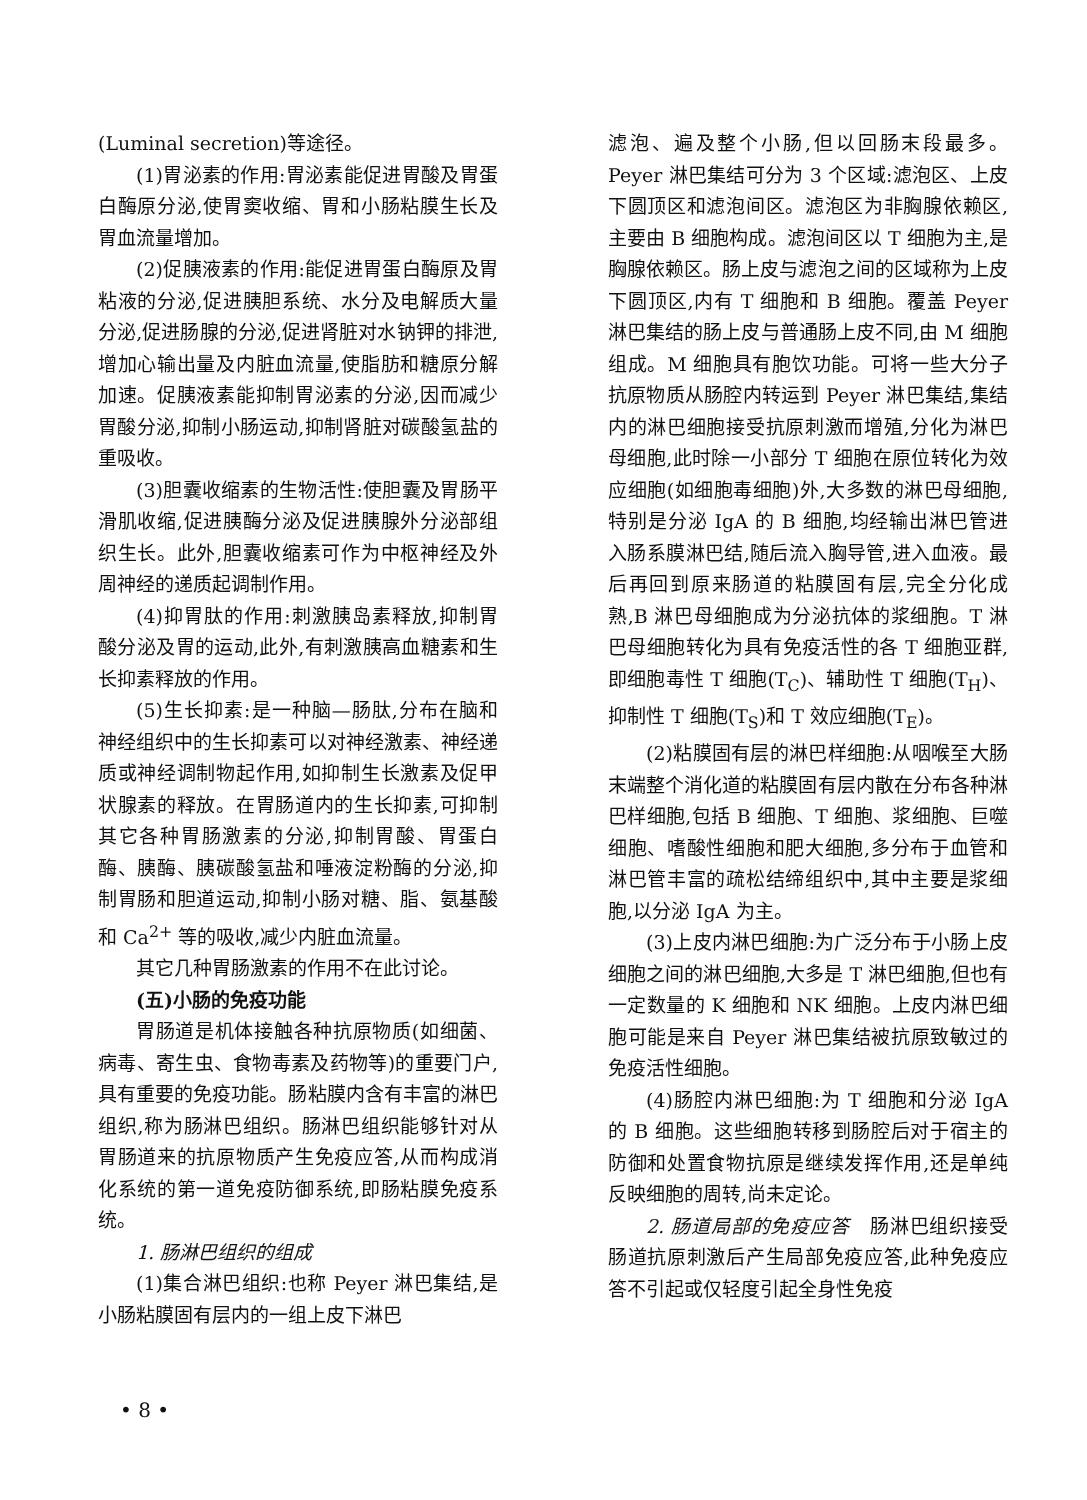(Luminal secretion)等途径。
(1)胃泌素的作用:胃泌素能促进胃酸及胃蛋白酶原分泌,使胃窦收缩、胃和小肠粘膜生长及胃血流量增加。
(2)促胰液素的作用:能促进胃蛋白酶原及胃粘液的分泌,促进胰胆系统、水分及电解质大量分泌,促进肠腺的分泌,促进肾脏对水钠钾的排泄,增加心输出量及内脏血流量,使脂肪和糖原分解加速。促胰液素能抑制胃泌素的分泌,因而减少胃酸分泌,抑制小肠运动,抑制肾脏对碳酸氢盐的重吸收。
(3)胆囊收缩素的生物活性:使胆囊及胃肠平滑肌收缩,促进胰酶分泌及促进胰腺外分泌部组织生长。此外,胆囊收缩素可作为中枢神经及外周神经的递质起调制作用。
(4)抑胃肽的作用:刺激胰岛素释放,抑制胃酸分泌及胃的运动,此外,有刺激胰高血糖素和生长抑素释放的作用。
(5)生长抑素:是一种脑—肠肽,分布在脑和神经组织中的生长抑素可以对神经激素、神经递质或神经调制物起作用,如抑制生长激素及促甲状腺素的释放。在胃肠道内的生长抑素,可抑制其它各种胃肠激素的分泌,抑制胃酸、胃蛋白酶、胰酶、胰碳酸氢盐和唾液淀粉酶的分泌,抑制胃肠和胆道运动,抑制小肠对糖、脂、氨基酸和 Ca<sup>2+</sup> 等的吸收,减少内脏血流量。
其它几种胃肠激素的作用不在此讨论。
(五)小肠的免疫功能
胃肠道是机体接触各种抗原物质(如细菌、病毒、寄生虫、食物毒素及药物等)的重要门户,具有重要的免疫功能。肠粘膜内含有丰富的淋巴组织,称为肠淋巴组织。肠淋巴组织能够针对从胃肠道来的抗原物质产生免疫应答,从而构成消化系统的第一道免疫防御系统,即肠粘膜免疫系统。
1. 肠淋巴组织的组成
(1)集合淋巴组织:也称 Peyer 淋巴集结,是小肠粘膜固有层内的一组上皮下淋巴
滤泡、遍及整个小肠,但以回肠末段最多。Peyer 淋巴集结可分为 3 个区域:滤泡区、上皮下圆顶区和滤泡间区。滤泡区为非胸腺依赖区,主要由 B 细胞构成。滤泡间区以 T 细胞为主,是胸腺依赖区。肠上皮与滤泡之间的区域称为上皮下圆顶区,内有 T 细胞和 B 细胞。覆盖 Peyer 淋巴集结的肠上皮与普通肠上皮不同,由 M 细胞组成。M 细胞具有胞饮功能。可将一些大分子抗原物质从肠腔内转运到 Peyer 淋巴集结,集结内的淋巴细胞接受抗原刺激而增殖,分化为淋巴母细胞,此时除一小部分 T 细胞在原位转化为效应细胞(如细胞毒细胞)外,大多数的淋巴母细胞,特别是分泌 IgA 的 B 细胞,均经输出淋巴管进入肠系膜淋巴结,随后流入胸导管,进入血液。最后再回到原来肠道的粘膜固有层,完全分化成熟,B 淋巴母细胞成为分泌抗体的浆细胞。T 淋巴母细胞转化为具有免疫活性的各 T 细胞亚群,即细胞毒性 T 细胞(T<sub>C</sub>)、辅助性 T 细胞(T<sub>H</sub>)、抑制性 T 细胞(T<sub>S</sub>)和 T 效应细胞(T<sub>E</sub>)。
(2)粘膜固有层的淋巴样细胞:从咽喉至大肠末端整个消化道的粘膜固有层内散在分布各种淋巴样细胞,包括 B 细胞、T 细胞、浆细胞、巨噬细胞、嗜酸性细胞和肥大细胞,多分布于血管和淋巴管丰富的疏松结缔组织中,其中主要是浆细胞,以分泌 IgA 为主。
(3)上皮内淋巴细胞:为广泛分布于小肠上皮细胞之间的淋巴细胞,大多是 T 淋巴细胞,但也有一定数量的 K 细胞和 NK 细胞。上皮内淋巴细胞可能是来自 Peyer 淋巴集结被抗原致敏过的免疫活性细胞。
(4)肠腔内淋巴细胞:为 T 细胞和分泌 IgA 的 B 细胞。这些细胞转移到肠腔后对于宿主的防御和处置食物抗原是继续发挥作用,还是单纯反映细胞的周转,尚未定论。
2. 肠道局部的免疫应答　肠淋巴组织接受肠道抗原刺激后产生局部免疫应答,此种免疫应答不引起或仅轻度引起全身性免疫
• 8 •